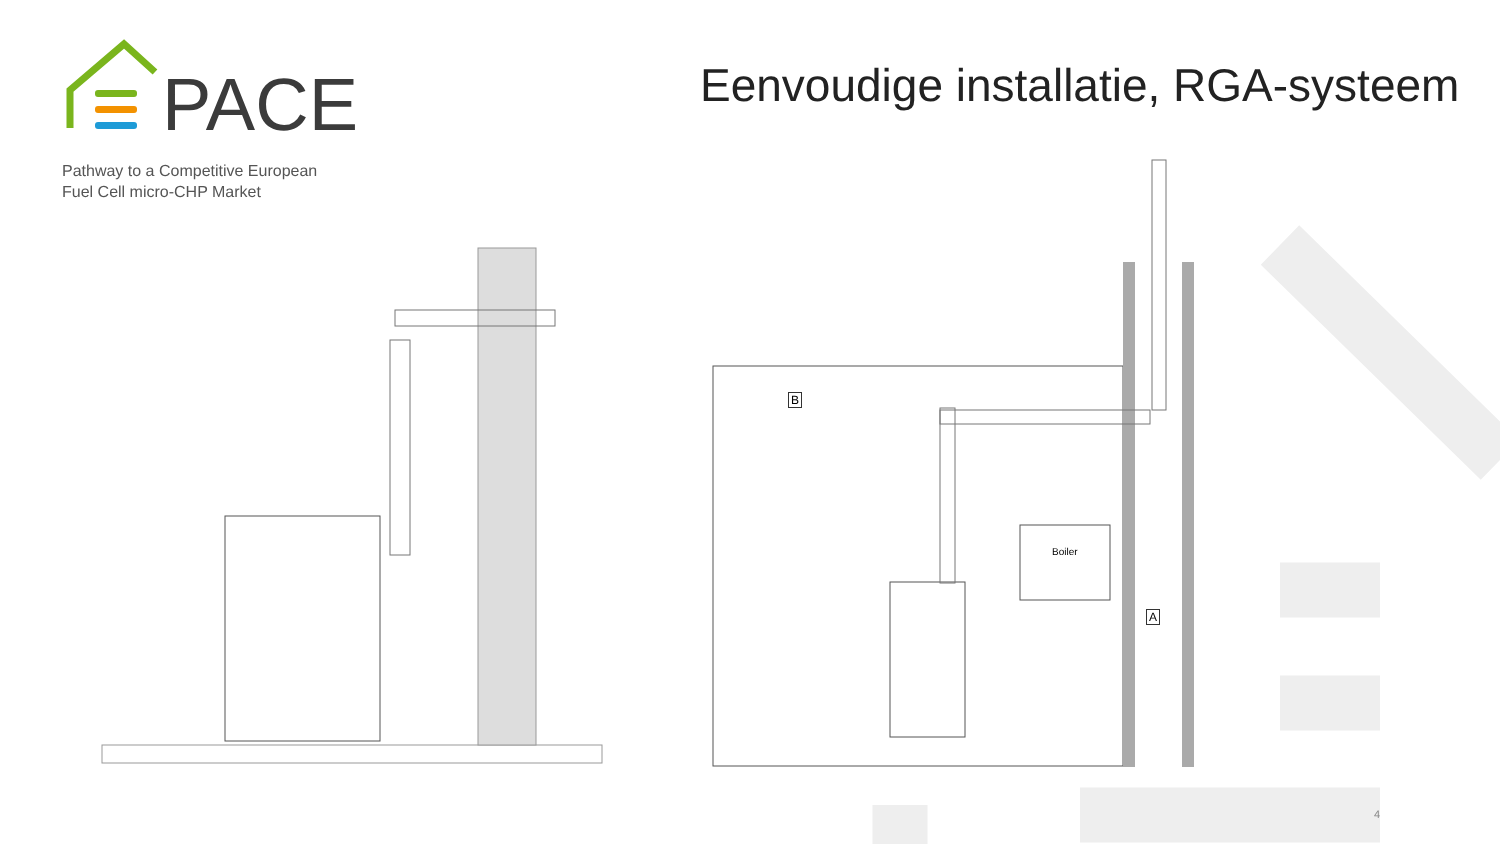PACE
Pathway to a Competitive European
Fuel Cell micro-CHP Market
Eenvoudige installatie, RGA-systeem
Boiler
B
A
4